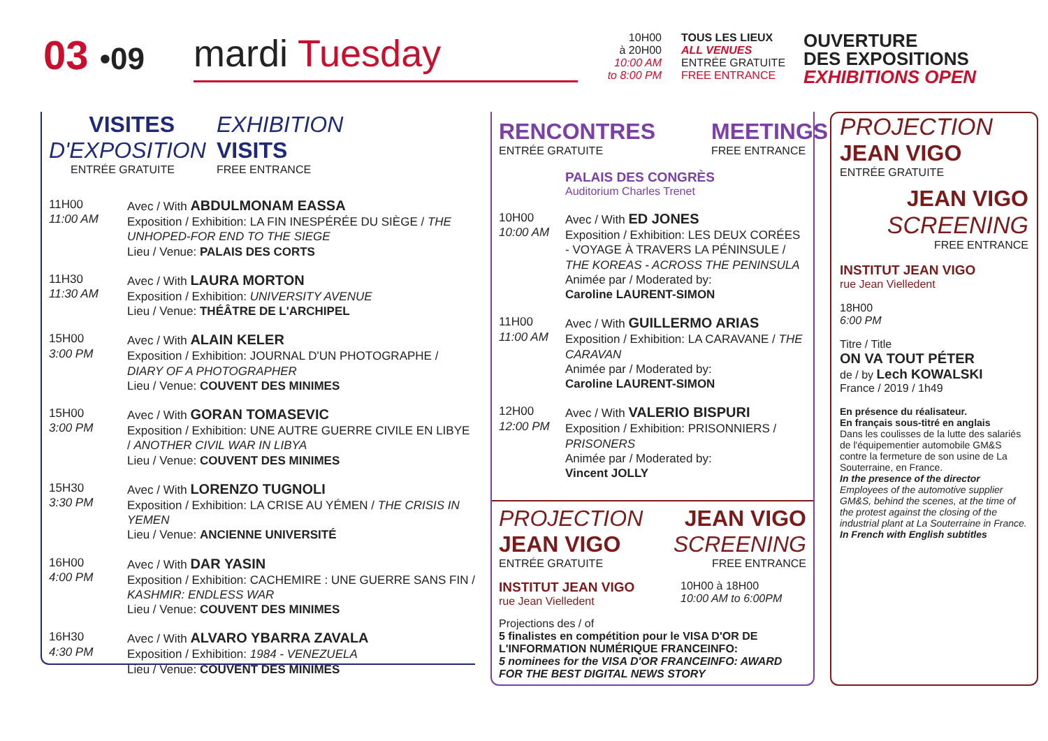03 •09
mardi Tuesday
10H00
à 20H00
10:00 AM
to 8:00 PM
TOUS LES LIEUX
ALL VENUES
ENTRÉE GRATUITE
FREE ENTRANCE
OUVERTURE
DES EXPOSITIONS
EXHIBITIONS OPEN
VISITES
D'EXPOSITION
ENTRÉE GRATUITE
EXHIBITION
VISITS
FREE ENTRANCE
11H00
11:00 AM
Avec / With ABDULMONAM EASSA
Exposition / Exhibition: LA FIN INESPÉRÉE DU SIÈGE / THE UNHOPED-FOR END TO THE SIEGE
Lieu / Venue: PALAIS DES CORTS
11H30
11:30 AM
Avec / With LAURA MORTON
Exposition / Exhibition: UNIVERSITY AVENUE
Lieu / Venue: THÉÂTRE DE L'ARCHIPEL
15H00
3:00 PM
Avec / With ALAIN KELER
Exposition / Exhibition: JOURNAL D'UN PHOTOGRAPHE / DIARY OF A PHOTOGRAPHER
Lieu / Venue: COUVENT DES MINIMES
15H00
3:00 PM
Avec / With GORAN TOMASEVIC
Exposition / Exhibition: UNE AUTRE GUERRE CIVILE EN LIBYE / ANOTHER CIVIL WAR IN LIBYA
Lieu / Venue: COUVENT DES MINIMES
15H30
3:30 PM
Avec / With LORENZO TUGNOLI
Exposition / Exhibition: LA CRISE AU YÉMEN / THE CRISIS IN YEMEN
Lieu / Venue: ANCIENNE UNIVERSITÉ
16H00
4:00 PM
Avec / With DAR YASIN
Exposition / Exhibition: CACHEMIRE : UNE GUERRE SANS FIN / KASHMIR: ENDLESS WAR
Lieu / Venue: COUVENT DES MINIMES
16H30
4:30 PM
Avec / With ALVARO YBARRA ZAVALA
Exposition / Exhibition: 1984 - VENEZUELA
Lieu / Venue: COUVENT DES MINIMES
RENCONTRES
ENTRÉE GRATUITE
MEETINGS
FREE ENTRANCE
PALAIS DES CONGRÈS
Auditorium Charles Trenet
10H00
10:00 AM
Avec / With ED JONES
Exposition / Exhibition: LES DEUX CORÉES - VOYAGE À TRAVERS LA PÉNINSULE / THE KOREAS - ACROSS THE PENINSULA
Animée par / Moderated by:
Caroline LAURENT-SIMON
11H00
11:00 AM
Avec / With GUILLERMO ARIAS
Exposition / Exhibition: LA CARAVANE / THE CARAVAN
Animée par / Moderated by:
Caroline LAURENT-SIMON
12H00
12:00 PM
Avec / With VALERIO BISPURI
Exposition / Exhibition: PRISONNIERS / PRISONERS
Animée par / Moderated by:
Vincent JOLLY
PROJECTION
JEAN VIGO
ENTRÉE GRATUITE
JEAN VIGO
SCREENING
FREE ENTRANCE
INSTITUT JEAN VIGO
rue Jean Vielledent
10H00 à 18H00
10:00 AM to 6:00PM
Projections des / of
5 finalistes en compétition pour le VISA D'OR DE L'INFORMATION NUMÉRIQUE FRANCEINFO:
5 nominees for the VISA D'OR FRANCEINFO: AWARD FOR THE BEST DIGITAL NEWS STORY
PROJECTION
JEAN VIGO
ENTRÉE GRATUITE
JEAN VIGO
SCREENING
FREE ENTRANCE
INSTITUT JEAN VIGO
rue Jean Vielledent
18H00
6:00 PM
Titre / Title
ON VA TOUT PÉTER
de / by Lech KOWALSKI
France / 2019 / 1h49
En présence du réalisateur.
En français sous-titré en anglais
Dans les coulisses de la lutte des salariés de l'équipementier automobile GM&S contre la fermeture de son usine de La Souterraine, en France.
In the presence of the director
Employees of the automotive supplier GM&S, behind the scenes, at the time of the protest against the closing of the industrial plant at La Souterraine in France.
In French with English subtitles